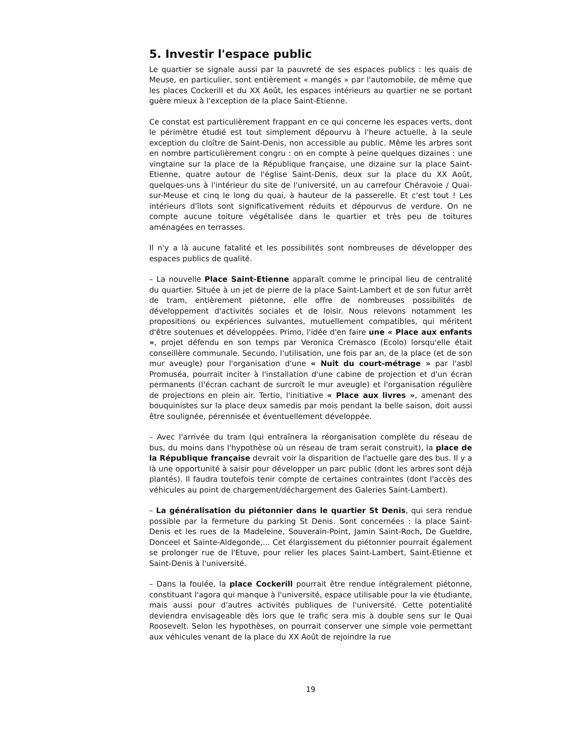5. Investir l'espace public
Le quartier se signale aussi par la pauvreté de ses espaces publics : les quais de Meuse, en particulier, sont entièrement « mangés » par l'automobile, de même que les places Cockerill et du XX Août, les espaces intérieurs au quartier ne se portant guère mieux à l'exception de la place Saint-Etienne.
Ce constat est particulièrement frappant en ce qui concerne les espaces verts, dont le périmètre étudié est tout simplement dépourvu à l'heure actuelle, à la seule exception du cloître de Saint-Denis, non accessible au public. Même les arbres sont en nombre particulièrement congru : on en compte à peine quelques dizaines : une vingtaine sur la place de la République française, une dizaine sur la place Saint-Etienne, quatre autour de l'église Saint-Denis, deux sur la place du XX Août, quelques-uns à l'intérieur du site de l'université, un au carrefour Chéravoie / Quai-sur-Meuse et cinq le long du quai, à hauteur de la passerelle. Et c'est tout ! Les intérieurs d'îlots sont significativement réduits et dépourvus de verdure. On ne compte aucune toiture végétalisée dans le quartier et très peu de toitures aménagées en terrasses.
Il n'y a là aucune fatalité et les possibilités sont nombreuses de développer des espaces publics de qualité.
– La nouvelle Place Saint-Etienne apparaît comme le principal lieu de centralité du quartier. Située à un jet de pierre de la place Saint-Lambert et de son futur arrêt de tram, entièrement piétonne, elle offre de nombreuses possibilités de développement d'activités sociales et de loisir. Nous relevons notamment les propositions ou expériences suivantes, mutuellement compatibles, qui méritent d'être soutenues et développées. Primo, l'idée d'en faire une « Place aux enfants », projet défendu en son temps par Veronica Cremasco (Ecolo) lorsqu'elle était conseillère communale. Secundo, l'utilisation, une fois par an, de la place (et de son mur aveugle) pour l'organisation d'une « Nuit du court-métrage » par l'asbl Promuséa, pourrait inciter à l'installation d'une cabine de projection et d'un écran permanents (l'écran cachant de surcroît le mur aveugle) et l'organisation régulière de projections en plein air. Tertio, l'initiative « Place aux livres », amenant des bouquinistes sur la place deux samedis par mois pendant la belle saison, doit aussi être soulignée, pérennisée et éventuellement développée.
– Avec l'arrivée du tram (qui entraînera la réorganisation complète du réseau de bus, du moins dans l'hypothèse où un réseau de tram serait construit), la place de la République française devrait voir la disparition de l'actuelle gare des bus. Il y a là une opportunité à saisir pour développer un parc public (dont les arbres sont déjà plantés). Il faudra toutefois tenir compte de certaines contraintes (dont l'accès des véhicules au point de chargement/déchargement des Galeries Saint-Lambert).
– La généralisation du piétonnier dans le quartier St Denis, qui sera rendue possible par la fermeture du parking St Denis. Sont concernées : la place Saint-Denis et les rues de la Madeleine, Souverain-Point, Jamin Saint-Roch, De Gueldre, Donceel et Sainte-Aldegonde,... Cet élargissement du piétonnier pourrait également se prolonger rue de l'Etuve, pour relier les places Saint-Lambert, Saint-Etienne et Saint-Denis à l'université.
– Dans la foulée, la place Cockerill pourrait être rendue intégralement piétonne, constituant l'agora qui manque à l'université, espace utilisable pour la vie étudiante, mais aussi pour d'autres activités publiques de l'université. Cette potentialité deviendra envisageable dès lors que le trafic sera mis à double sens sur le Quai Roosevelt. Selon les hypothèses, on pourrait conserver une simple voie permettant aux véhicules venant de la place du XX Août de rejoindre la rue
19